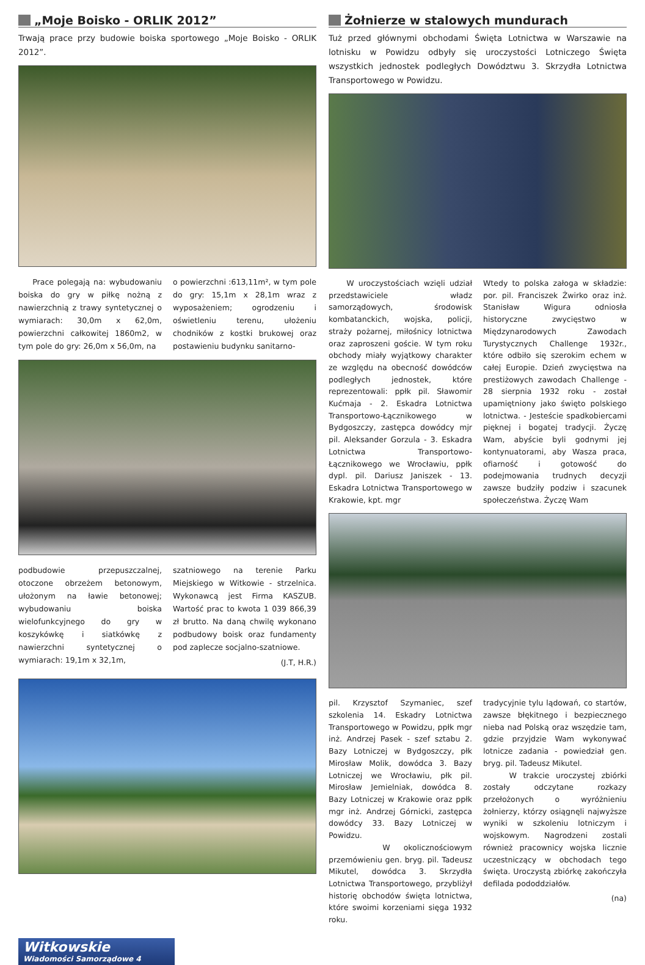„Moje Boisko - ORLIK 2012”
Trwają prace przy budowie boiska sportowego „Moje Boisko - ORLIK 2012”.
Prace polegają na: wybudowaniu boiska do gry w piłkę nożną z nawierzchnią z trawy syntetycznej o wymiarach: 30,0m x 62,0m, powierzchni całkowitej 1860m2, w tym pole do gry: 26,0m x 56,0m, na
o powierzchni :613,11m², w tym pole do gry: 15,1m x 28,1m wraz z wyposażeniem; ogrodzeniu i oświetleniu terenu, ułożeniu chodników z kostki brukowej oraz postawieniu budynku sanitarno-
podbudowie przepuszczalnej, otoczone obrzeżem betonowym, ułożonym na ławie betonowej; wybudowaniu boiska wielofunkcyjnego do gry w koszykówkę i siatkówkę z nawierzchni syntetycznej o wymiarach: 19,1m x 32,1m,
szatniowego na terenie Parku Miejskiego w Witkowie - strzelnica. Wykonawcą jest Firma KASZUB. Wartość prac to kwota 1 039 866,39 zł brutto. Na daną chwilę wykonano podbudowy boisk oraz fundamenty pod zaplecze socjalno-szatniowe.
(J.T, H.R.)
Żołnierze w stalowych mundurach
Tuż przed głównymi obchodami Święta Lotnictwa w Warszawie na lotnisku w Powidzu odbyły się uroczystości Lotniczego Święta wszystkich jednostek podległych Dowództwu 3. Skrzydła Lotnictwa Transportowego w Powidzu.
W uroczystościach wzięli udział przedstawiciele władz samorządowych, środowisk kombatanckich, wojska, policji, straży pożarnej, miłośnicy lotnictwa oraz zaproszeni goście. W tym roku obchody miały wyjątkowy charakter ze względu na obecność dowódców podległych jednostek, które reprezentowali: ppłk pil. Sławomir Kućmaja - 2. Eskadra Lotnictwa Transportowo-Łącznikowego w Bydgoszczy, zastępca dowódcy mjr pil. Aleksander Gorzula - 3. Eskadra Lotnictwa Transportowo-Łącznikowego we Wrocławiu, ppłk dypl. pil. Dariusz Janiszek - 13. Eskadra Lotnictwa Transportowego w Krakowie, kpt. mgr
Wtedy to polska załoga w składzie: por. pil. Franciszek Żwirko oraz inż. Stanisław Wigura odniosła historyczne zwycięstwo w Międzynarodowych Zawodach Turystycznych Challenge 1932r., które odbiło się szerokim echem w całej Europie. Dzień zwycięstwa na prestiżowych zawodach Challenge - 28 sierpnia 1932 roku - został upamiętniony jako święto polskiego lotnictwa. - Jesteście spadkobiercami pięknej i bogatej tradycji. Życzę Wam, abyście byli godnymi jej kontynuatorami, aby Wasza praca, ofiarność i gotowość do podejmowania trudnych decyzji zawsze budziły podziw i szacunek społeczeństwa. Życzę Wam
pil. Krzysztof Szymaniec, szef szkolenia 14. Eskadry Lotnictwa Transportowego w Powidzu, ppłk mgr inż. Andrzej Pasek - szef sztabu 2. Bazy Lotniczej w Bydgoszczy, płk Mirosław Molik, dowódca 3. Bazy Lotniczej we Wrocławiu, płk pil. Mirosław Jemielniak, dowódca 8. Bazy Lotniczej w Krakowie oraz ppłk mgr inż. Andrzej Górnicki, zastępca dowódcy 33. Bazy Lotniczej w Powidzu.
W okolicznościowym przemówieniu gen. bryg. pil. Tadeusz Mikutel, dowódca 3. Skrzydła Lotnictwa Transportowego, przybliżył historię obchodów święta lotnictwa, które swoimi korzeniami sięga 1932 roku.
tradycyjnie tylu lądowań, co startów, zawsze błękitnego i bezpiecznego nieba nad Polską oraz wszędzie tam, gdzie przyjdzie Wam wykonywać lotnicze zadania - powiedział gen. bryg. pil. Tadeusz Mikutel.
W trakcie uroczystej zbiórki zostały odczytane rozkazy przełożonych o wyróżnieniu żołnierzy, którzy osiągnęli najwyższe wyniki w szkoleniu lotniczym i wojskowym. Nagrodzeni zostali również pracownicy wojska licznie uczestniczący w obchodach tego święta. Uroczystą zbiórkę zakończyła defilada pododdziałów.
(na)
Witkowskie
Wiadomości Samorządowe 4